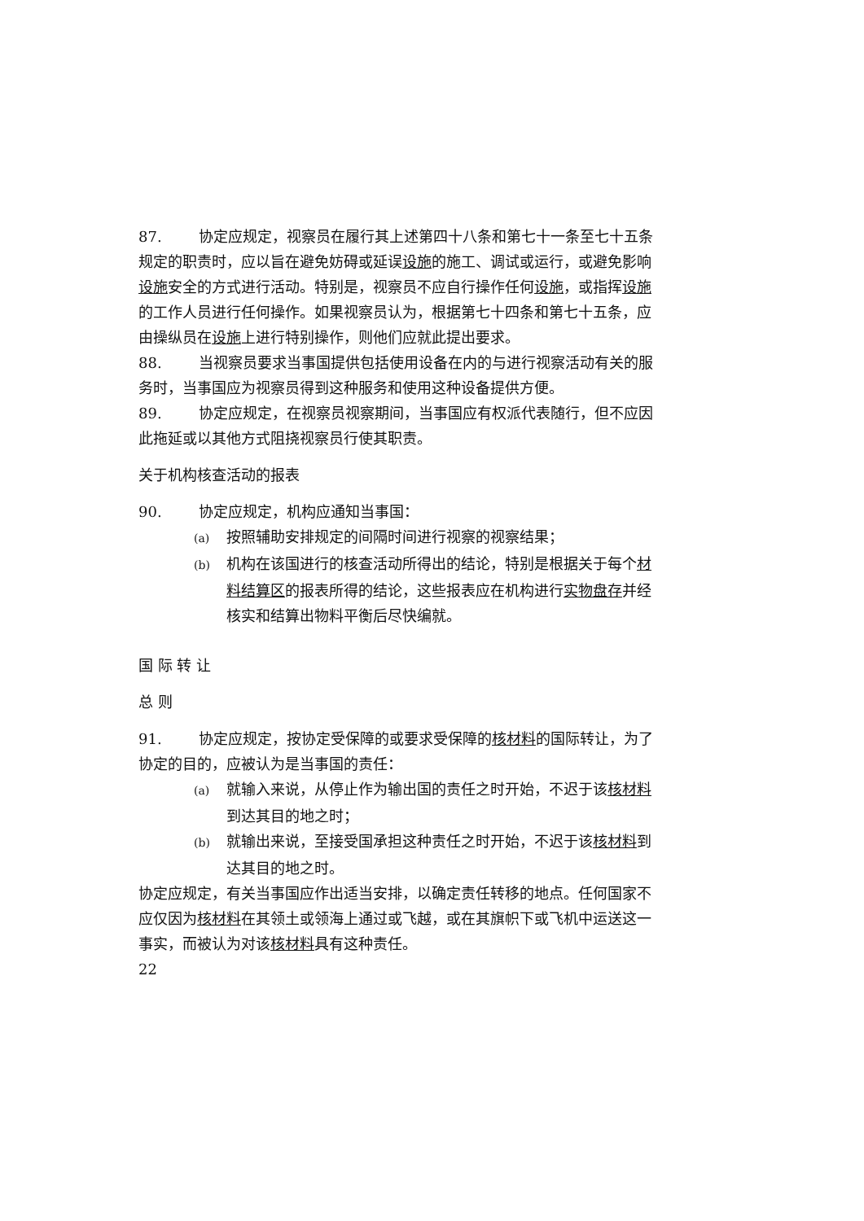87. 协定应规定，视察员在履行其上述第四十八条和第七十一条至七十五条规定的职责时，应以旨在避免妨碍或延误设施的施工、调试或运行，或避免影响设施安全的方式进行活动。特别是，视察员不应自行操作任何设施，或指挥设施的工作人员进行任何操作。如果视察员认为，根据第七十四条和第七十五条，应由操纵员在设施上进行特别操作，则他们应就此提出要求。
88. 当视察员要求当事国提供包括使用设备在内的与进行视察活动有关的服务时，当事国应为视察员得到这种服务和使用这种设备提供方便。
89. 协定应规定，在视察员视察期间，当事国应有权派代表随行，但不应因此拖延或以其他方式阻挠视察员行使其职责。
关于机构核查活动的报表
90. 协定应规定，机构应通知当事国：
(a) 按照辅助安排规定的间隔时间进行视察的视察结果；
(b) 机构在该国进行的核查活动所得出的结论，特别是根据关于每个材料结算区的报表所得的结论，这些报表应在机构进行实物盘存并经核实和结算出物料平衡后尽快编就。
国 际 转 让
总 则
91. 协定应规定，按协定受保障的或要求受保障的核材料的国际转让，为了协定的目的，应被认为是当事国的责任：
(a) 就输入来说，从停止作为输出国的责任之时开始，不迟于该核材料到达其目的地之时；
(b) 就输出来说，至接受国承担这种责任之时开始，不迟于该核材料到达其目的地之时。
协定应规定，有关当事国应作出适当安排，以确定责任转移的地点。任何国家不应仅因为核材料在其领土或领海上通过或飞越，或在其旗帜下或飞机中运送这一事实，而被认为对该核材料具有这种责任。
22